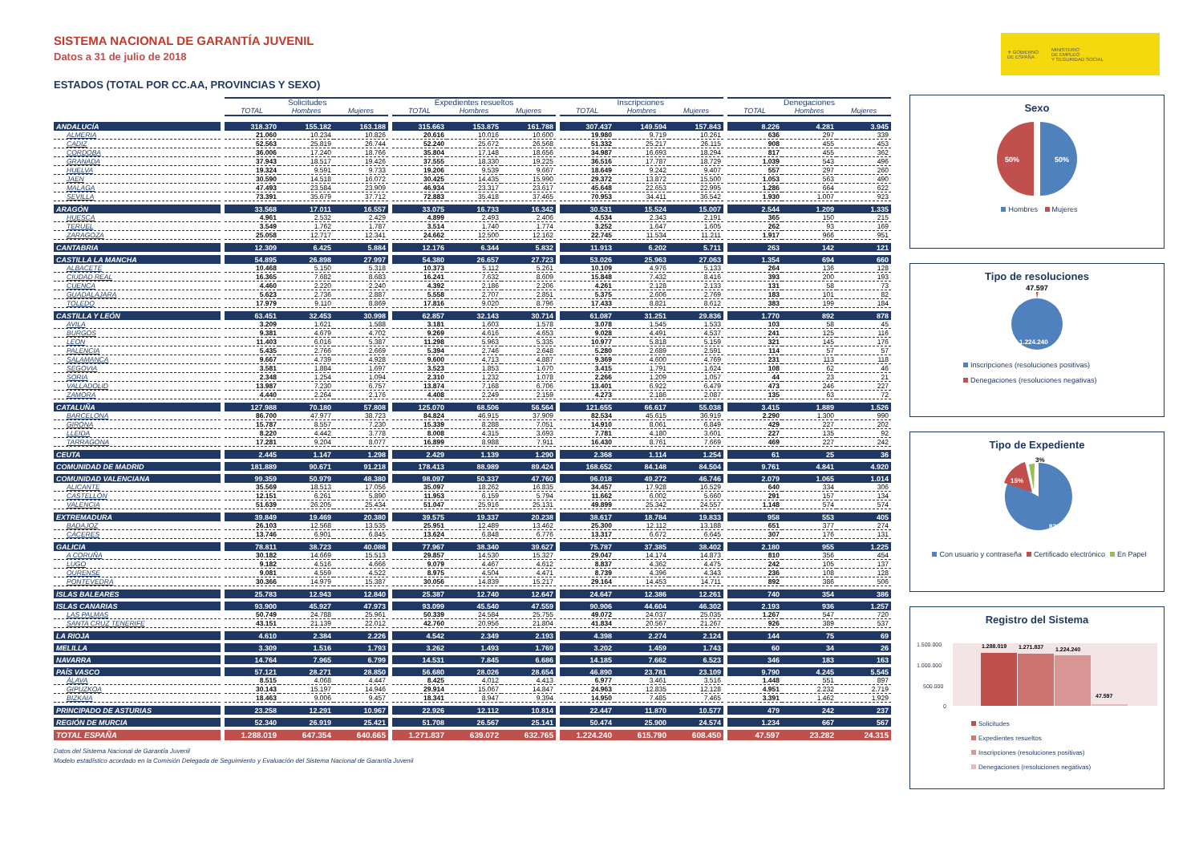⚜ GOBIERNO
DE ESPAÑA
MINISTERIO
DE EMPLEO
Y SEGURIDAD SOCIAL
SISTEMA NACIONAL DE GARANTÍA JUVENIL
Datos a 31 de julio de 2018
ESTADOS (TOTAL POR CC.AA, PROVINCIAS Y SEXO)
| | Solicitudes | | | Expedientes resueltos | | | Inscripciones | | | Denegaciones | | |
| --- | --- | --- | --- | --- | --- | --- | --- | --- | --- | --- | --- | --- |
| | TOTAL | Hombres | Mujeres | TOTAL | Hombres | Mujeres | TOTAL | Hombres | Mujeres | TOTAL | Hombres | Mujeres |
| ANDALUCÍA | 318.370 | 155.182 | 163.188 | 315.663 | 153.875 | 161.788 | 307.437 | 149.594 | 157.843 | 8.226 | 4.281 | 3.945 |
| ALMERIA | 21.060 | 10.234 | 10.826 | 20.616 | 10.016 | 10.600 | 19.980 | 9.719 | 10.261 | 636 | 297 | 339 |
| CADIZ | 52.563 | 25.819 | 26.744 | 52.240 | 25.672 | 26.568 | 51.332 | 25.217 | 26.115 | 908 | 455 | 453 |
| CORDOBA | 36.006 | 17.240 | 18.766 | 35.804 | 17.148 | 18.656 | 34.987 | 16.693 | 18.294 | 817 | 455 | 362 |
| GRANADA | 37.943 | 18.517 | 19.426 | 37.555 | 18.330 | 19.225 | 36.516 | 17.787 | 18.729 | 1.039 | 543 | 496 |
| HUELVA | 19.324 | 9.591 | 9.733 | 19.206 | 9.539 | 9.667 | 18.649 | 9.242 | 9.407 | 557 | 297 | 260 |
| JAEN | 30.590 | 14.518 | 16.072 | 30.425 | 14.435 | 15.990 | 29.372 | 13.872 | 15.500 | 1.053 | 563 | 490 |
| MALAGA | 47.493 | 23.584 | 23.909 | 46.934 | 23.317 | 23.617 | 45.648 | 22.653 | 22.995 | 1.286 | 664 | 622 |
| SEVILLA | 73.391 | 35.679 | 37.712 | 72.883 | 35.418 | 37.465 | 70.953 | 34.411 | 36.542 | 1.930 | 1.007 | 923 |
| ARAGÓN | 33.568 | 17.011 | 16.557 | 33.075 | 16.733 | 16.342 | 30.531 | 15.524 | 15.007 | 2.544 | 1.209 | 1.335 |
| HUESCA | 4.961 | 2.532 | 2.429 | 4.899 | 2.493 | 2.406 | 4.534 | 2.343 | 2.191 | 365 | 150 | 215 |
| TERUEL | 3.549 | 1.762 | 1.787 | 3.514 | 1.740 | 1.774 | 3.252 | 1.647 | 1.605 | 262 | 93 | 169 |
| ZARAGOZA | 25.058 | 12.717 | 12.341 | 24.662 | 12.500 | 12.162 | 22.745 | 11.534 | 11.211 | 1.917 | 966 | 951 |
| CANTABRIA | 12.309 | 6.425 | 5.884 | 12.176 | 6.344 | 5.832 | 11.913 | 6.202 | 5.711 | 263 | 142 | 121 |
| CASTILLA LA MANCHA | 54.895 | 26.898 | 27.997 | 54.380 | 26.657 | 27.723 | 53.026 | 25.963 | 27.063 | 1.354 | 694 | 660 |
| ALBACETE | 10.468 | 5.150 | 5.318 | 10.373 | 5.112 | 5.261 | 10.109 | 4.976 | 5.133 | 264 | 136 | 128 |
| CIUDAD REAL | 16.365 | 7.682 | 8.683 | 16.241 | 7.632 | 8.609 | 15.848 | 7.432 | 8.416 | 393 | 200 | 193 |
| CUENCA | 4.460 | 2.220 | 2.240 | 4.392 | 2.186 | 2.206 | 4.261 | 2.128 | 2.133 | 131 | 58 | 73 |
| GUADALAJARA | 5.623 | 2.736 | 2.887 | 5.558 | 2.707 | 2.851 | 5.375 | 2.606 | 2.769 | 183 | 101 | 82 |
| TOLEDO | 17.979 | 9.110 | 8.869 | 17.816 | 9.020 | 8.796 | 17.433 | 8.821 | 8.612 | 383 | 199 | 184 |
| CASTILLA Y LEÓN | 63.451 | 32.453 | 30.998 | 62.857 | 32.143 | 30.714 | 61.087 | 31.251 | 29.836 | 1.770 | 892 | 878 |
| AVILA | 3.209 | 1.621 | 1.588 | 3.181 | 1.603 | 1.578 | 3.078 | 1.545 | 1.533 | 103 | 58 | 45 |
| BURGOS | 9.381 | 4.679 | 4.702 | 9.269 | 4.616 | 4.653 | 9.028 | 4.491 | 4.537 | 241 | 125 | 116 |
| LEON | 11.403 | 6.016 | 5.387 | 11.298 | 5.963 | 5.335 | 10.977 | 5.818 | 5.159 | 321 | 145 | 176 |
| PALENCIA | 5.435 | 2.766 | 2.669 | 5.394 | 2.746 | 2.648 | 5.280 | 2.689 | 2.591 | 114 | 57 | 57 |
| SALAMANCA | 9.667 | 4.739 | 4.928 | 9.600 | 4.713 | 4.887 | 9.369 | 4.600 | 4.769 | 231 | 113 | 118 |
| SEGOVIA | 3.581 | 1.884 | 1.697 | 3.523 | 1.853 | 1.670 | 3.415 | 1.791 | 1.624 | 108 | 62 | 46 |
| SORIA | 2.348 | 1.254 | 1.094 | 2.310 | 1.232 | 1.078 | 2.266 | 1.209 | 1.057 | 44 | 23 | 21 |
| VALLADOLID | 13.987 | 7.230 | 6.757 | 13.874 | 7.168 | 6.706 | 13.401 | 6.922 | 6.479 | 473 | 246 | 227 |
| ZAMORA | 4.440 | 2.264 | 2.176 | 4.408 | 2.249 | 2.159 | 4.273 | 2.186 | 2.087 | 135 | 63 | 72 |
| CATALUÑA | 127.988 | 70.180 | 57.808 | 125.070 | 68.506 | 56.564 | 121.655 | 66.617 | 55.038 | 3.415 | 1.889 | 1.526 |
| BARCELONA | 86.700 | 47.977 | 38.723 | 84.824 | 46.915 | 37.909 | 82.534 | 45.615 | 36.919 | 2.290 | 1.300 | 990 |
| GIRONA | 15.787 | 8.557 | 7.230 | 15.339 | 8.288 | 7.051 | 14.910 | 8.061 | 6.849 | 429 | 227 | 202 |
| LLEIDA | 8.220 | 4.442 | 3.778 | 8.008 | 4.315 | 3.693 | 7.781 | 4.180 | 3.601 | 227 | 135 | 92 |
| TARRAGONA | 17.281 | 9.204 | 8.077 | 16.899 | 8.988 | 7.911 | 16.430 | 8.761 | 7.669 | 469 | 227 | 242 |
| CEUTA | 2.445 | 1.147 | 1.298 | 2.429 | 1.139 | 1.290 | 2.368 | 1.114 | 1.254 | 61 | 25 | 36 |
| COMUNIDAD DE MADRID | 181.889 | 90.671 | 91.218 | 178.413 | 88.989 | 89.424 | 168.652 | 84.148 | 84.504 | 9.761 | 4.841 | 4.920 |
| COMUNIDAD VALENCIANA | 99.359 | 50.979 | 48.380 | 98.097 | 50.337 | 47.760 | 96.018 | 49.272 | 46.746 | 2.079 | 1.065 | 1.014 |
| ALICANTE | 35.569 | 18.513 | 17.056 | 35.097 | 18.262 | 16.835 | 34.457 | 17.928 | 16.529 | 640 | 334 | 306 |
| CASTELLÓN | 12.151 | 6.261 | 5.890 | 11.953 | 6.159 | 5.794 | 11.662 | 6.002 | 5.660 | 291 | 157 | 134 |
| VALENCIA | 51.639 | 26.205 | 25.434 | 51.047 | 25.916 | 25.131 | 49.899 | 25.342 | 24.557 | 1.148 | 574 | 574 |
| EXTREMADURA | 39.849 | 19.469 | 20.380 | 39.575 | 19.337 | 20.238 | 38.617 | 18.784 | 19.833 | 958 | 553 | 405 |
| BADAJOZ | 26.103 | 12.568 | 13.535 | 25.951 | 12.489 | 13.462 | 25.300 | 12.112 | 13.188 | 651 | 377 | 274 |
| CÁCERES | 13.746 | 6.901 | 6.845 | 13.624 | 6.848 | 6.776 | 13.317 | 6.672 | 6.645 | 307 | 176 | 131 |
| GALICIA | 78.811 | 38.723 | 40.088 | 77.967 | 38.340 | 39.627 | 75.787 | 37.385 | 38.402 | 2.180 | 955 | 1.225 |
| A CORUÑA | 30.182 | 14.669 | 15.513 | 29.857 | 14.530 | 15.327 | 29.047 | 14.174 | 14.873 | 810 | 356 | 454 |
| LUGO | 9.182 | 4.516 | 4.666 | 9.079 | 4.467 | 4.612 | 8.837 | 4.362 | 4.475 | 242 | 105 | 137 |
| OURENSE | 9.081 | 4.559 | 4.522 | 8.975 | 4.504 | 4.471 | 8.739 | 4.396 | 4.343 | 236 | 108 | 128 |
| PONTEVEDRA | 30.366 | 14.979 | 15.387 | 30.056 | 14.839 | 15.217 | 29.164 | 14.453 | 14.711 | 892 | 386 | 506 |
| ISLAS BALEARES | 25.783 | 12.943 | 12.840 | 25.387 | 12.740 | 12.647 | 24.647 | 12.386 | 12.261 | 740 | 354 | 386 |
| ISLAS CANARIAS | 93.900 | 45.927 | 47.973 | 93.099 | 45.540 | 47.559 | 90.906 | 44.604 | 46.302 | 2.193 | 936 | 1.257 |
| LAS PALMAS | 50.749 | 24.788 | 25.961 | 50.339 | 24.584 | 25.755 | 49.072 | 24.037 | 25.035 | 1.267 | 547 | 720 |
| SANTA CRUZ TENERIFE | 43.151 | 21.139 | 22.012 | 42.760 | 20.956 | 21.804 | 41.834 | 20.567 | 21.267 | 926 | 389 | 537 |
| LA RIOJA | 4.610 | 2.384 | 2.226 | 4.542 | 2.349 | 2.193 | 4.398 | 2.274 | 2.124 | 144 | 75 | 69 |
| MELILLA | 3.309 | 1.516 | 1.793 | 3.262 | 1.493 | 1.769 | 3.202 | 1.459 | 1.743 | 60 | 34 | 26 |
| NAVARRA | 14.764 | 7.965 | 6.799 | 14.531 | 7.845 | 6.686 | 14.185 | 7.662 | 6.523 | 346 | 183 | 163 |
| PAÍS VASCO | 57.121 | 28.271 | 28.850 | 56.680 | 28.026 | 28.654 | 46.890 | 23.781 | 23.109 | 9.790 | 4.245 | 5.545 |
| ÁLAVA | 8.515 | 4.068 | 4.447 | 8.425 | 4.012 | 4.413 | 6.977 | 3.461 | 3.516 | 1.448 | 551 | 897 |
| GIPUZKOA | 30.143 | 15.197 | 14.946 | 29.914 | 15.067 | 14.847 | 24.963 | 12.835 | 12.128 | 4.951 | 2.232 | 2.719 |
| BIZKAIA | 18.463 | 9.006 | 9.457 | 18.341 | 8.947 | 9.394 | 14.950 | 7.485 | 7.465 | 3.391 | 1.462 | 1.929 |
| PRINCIPADO DE ASTURIAS | 23.258 | 12.291 | 10.967 | 22.926 | 12.112 | 10.814 | 22.447 | 11.870 | 10.577 | 479 | 242 | 237 |
| REGIÓN DE MURCIA | 52.340 | 26.919 | 25.421 | 51.708 | 26.567 | 25.141 | 50.474 | 25.900 | 24.574 | 1.234 | 667 | 567 |
| TOTAL ESPAÑA | 1.288.019 | 647.354 | 640.665 | 1.271.837 | 639.072 | 632.765 | 1.224.240 | 615.790 | 608.450 | 47.597 | 23.282 | 24.315 |
Datos del Sistema Nacional de Garantía Juvenil
Modelo estadístico acordado en la Comisión Delegada de Seguimiento y Evaluación del Sistema Nacional de Garantía Juvenil
Sexo
50%
50%
Hombres Mujeres
Tipo de resoluciones
47.597
1.224.240
Inscripciones (resoluciones positivas)
Denegaciones (resoluciones negativas)
Tipo de Expediente
3%
15%
82%
Con usuario y contraseña Certificado electrónico En Papel
Registro del Sistema
1.500.000
1.000.000
500.000
0
1.288.019
1.271.837
1.224.240
47.597
Solicitudes
Expedientes resueltos
Inscripciones (resoluciones positivas)
Denegaciones (resoluciones negativas)